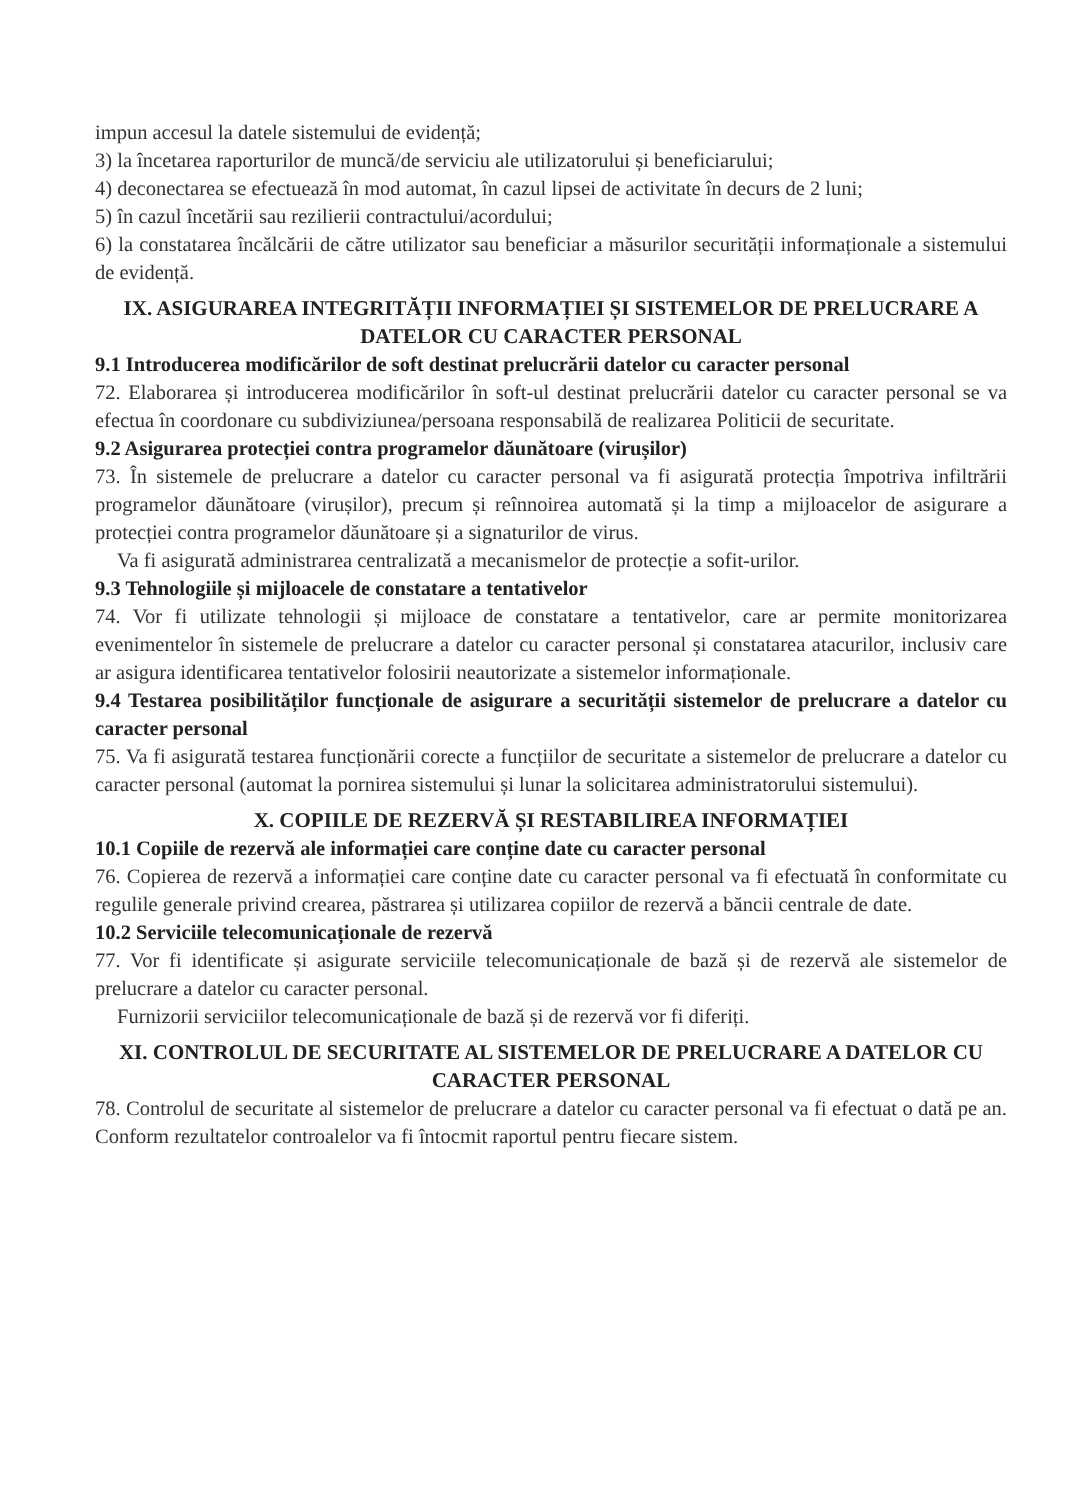impun accesul la datele sistemului de evidență;
3) la încetarea raporturilor de muncă/de serviciu ale utilizatorului și beneficiarului;
4) deconectarea se efectuează în mod automat, în cazul lipsei de activitate în decurs de 2 luni;
5) în cazul încetării sau rezilierii contractului/acordului;
6) la constatarea încălcării de către utilizator sau beneficiar a măsurilor securității informaționale a sistemului de evidență.
IX. ASIGURAREA INTEGRITĂȚII INFORMAȚIEI ȘI SISTEMELOR DE PRELUCRARE A DATELOR CU CARACTER PERSONAL
9.1 Introducerea modificărilor de soft destinat prelucrării datelor cu caracter personal
72. Elaborarea și introducerea modificărilor în soft-ul destinat prelucrării datelor cu caracter personal se va efectua în coordonare cu subdiviziunea/persoana responsabilă de realizarea Politicii de securitate.
9.2 Asigurarea protecției contra programelor dăunătoare (virușilor)
73. În sistemele de prelucrare a datelor cu caracter personal va fi asigurată protecția împotriva infiltrării programelor dăunătoare (virușilor), precum și reînnoirea automată și la timp a mijloacelor de asigurare a protecției contra programelor dăunătoare și a signaturilor de virus.
Va fi asigurată administrarea centralizată a mecanismelor de protecție a sofit-urilor.
9.3 Tehnologiile și mijloacele de constatare a tentativelor
74. Vor fi utilizate tehnologii și mijloace de constatare a tentativelor, care ar permite monitorizarea evenimentelor în sistemele de prelucrare a datelor cu caracter personal și constatarea atacurilor, inclusiv care ar asigura identificarea tentativelor folosirii neautorizate a sistemelor informaționale.
9.4 Testarea posibilităților funcționale de asigurare a securității sistemelor de prelucrare a datelor cu caracter personal
75. Va fi asigurată testarea funcționării corecte a funcțiilor de securitate a sistemelor de prelucrare a datelor cu caracter personal (automat la pornirea sistemului și lunar la solicitarea administratorului sistemului).
X. COPIILE DE REZERVĂ ȘI RESTABILIREA INFORMAȚIEI
10.1 Copiile de rezervă ale informației care conține date cu caracter personal
76. Copierea de rezervă a informației care conține date cu caracter personal va fi efectuată în conformitate cu regulile generale privind crearea, păstrarea și utilizarea copiilor de rezervă a băncii centrale de date.
10.2 Serviciile telecomunicaționale de rezervă
77. Vor fi identificate și asigurate serviciile telecomunicaționale de bază și de rezervă ale sistemelor de prelucrare a datelor cu caracter personal.
Furnizorii serviciilor telecomunicaționale de bază și de rezervă vor fi diferiți.
XI. CONTROLUL DE SECURITATE AL SISTEMELOR DE PRELUCRARE A DATELOR CU CARACTER PERSONAL
78. Controlul de securitate al sistemelor de prelucrare a datelor cu caracter personal va fi efectuat o dată pe an. Conform rezultatelor controalelor va fi întocmit raportul pentru fiecare sistem.